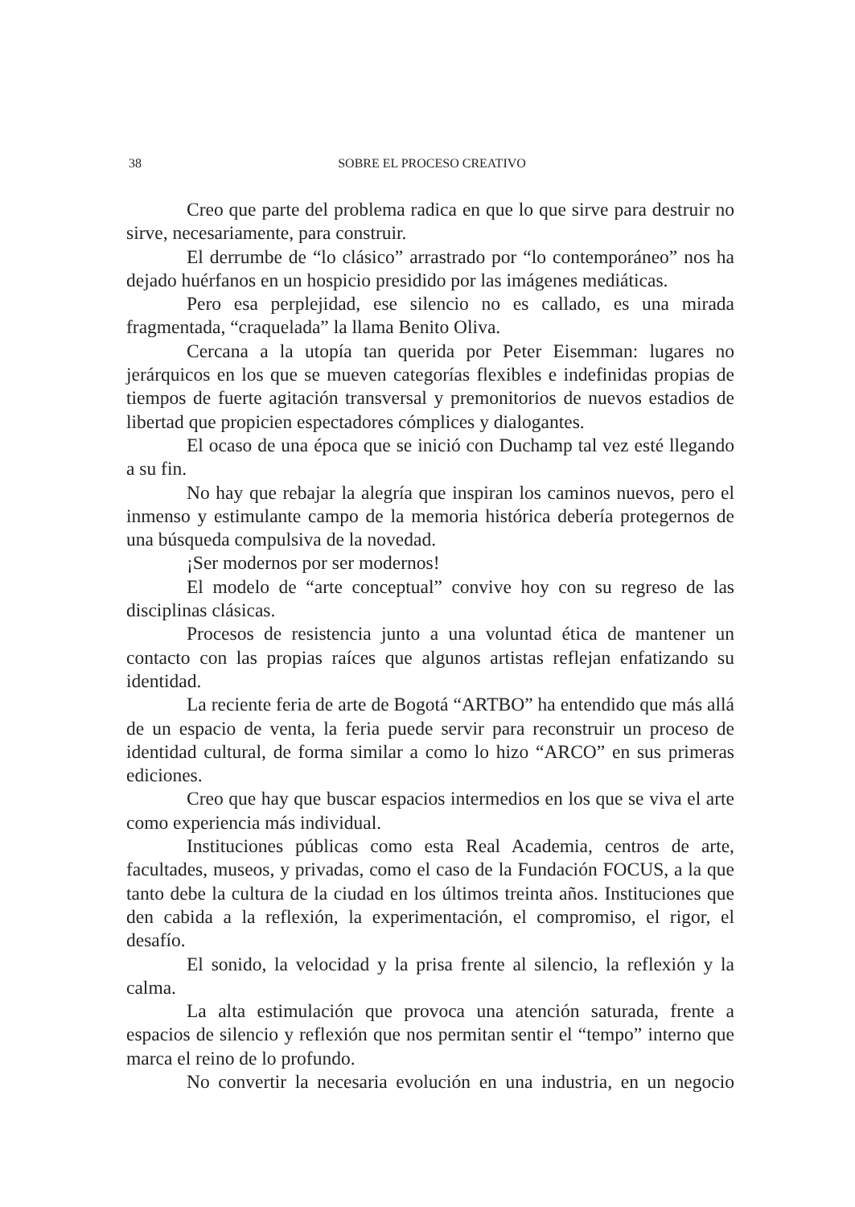38 SOBRE EL PROCESO CREATIVO
Creo que parte del problema radica en que lo que sirve para destruir no sirve, necesariamente, para construir.
El derrumbe de “lo clásico” arrastrado por “lo contemporáneo” nos ha dejado huérfanos en un hospicio presidido por las imágenes mediáticas.
Pero esa perplejidad, ese silencio no es callado, es una mirada fragmentada, “craquelada” la llama Benito Oliva.
Cercana a la utopía tan querida por Peter Eisemman: lugares no jerárquicos en los que se mueven categorías flexibles e indefinidas propias de tiempos de fuerte agitación transversal y premonitorios de nuevos estadios de libertad que propicien espectadores cómplices y dialogantes.
El ocaso de una época que se inició con Duchamp tal vez esté llegando a su fin.
No hay que rebajar la alegría que inspiran los caminos nuevos, pero el inmenso y estimulante campo de la memoria histórica debería protegernos de una búsqueda compulsiva de la novedad.
¡Ser modernos por ser modernos!
El modelo de “arte conceptual” convive hoy con su regreso de las disciplinas clásicas.
Procesos de resistencia junto a una voluntad ética de mantener un contacto con las propias raíces que algunos artistas reflejan enfatizando su identidad.
La reciente feria de arte de Bogotá “ARTBO” ha entendido que más allá de un espacio de venta, la feria puede servir para reconstruir un proceso de identidad cultural, de forma similar a como lo hizo “ARCO” en sus primeras ediciones.
Creo que hay que buscar espacios intermedios en los que se viva el arte como experiencia más individual.
Instituciones públicas como esta Real Academia, centros de arte, facultades, museos, y privadas, como el caso de la Fundación FOCUS, a la que tanto debe la cultura de la ciudad en los últimos treinta años. Instituciones que den cabida a la reflexión, la experimentación, el compromiso, el rigor, el desafío.
El sonido, la velocidad y la prisa frente al silencio, la reflexión y la calma.
La alta estimulación que provoca una atención saturada, frente a espacios de silencio y reflexión que nos permitan sentir el “tempo” interno que marca el reino de lo profundo.
No convertir la necesaria evolución en una industria, en un negocio